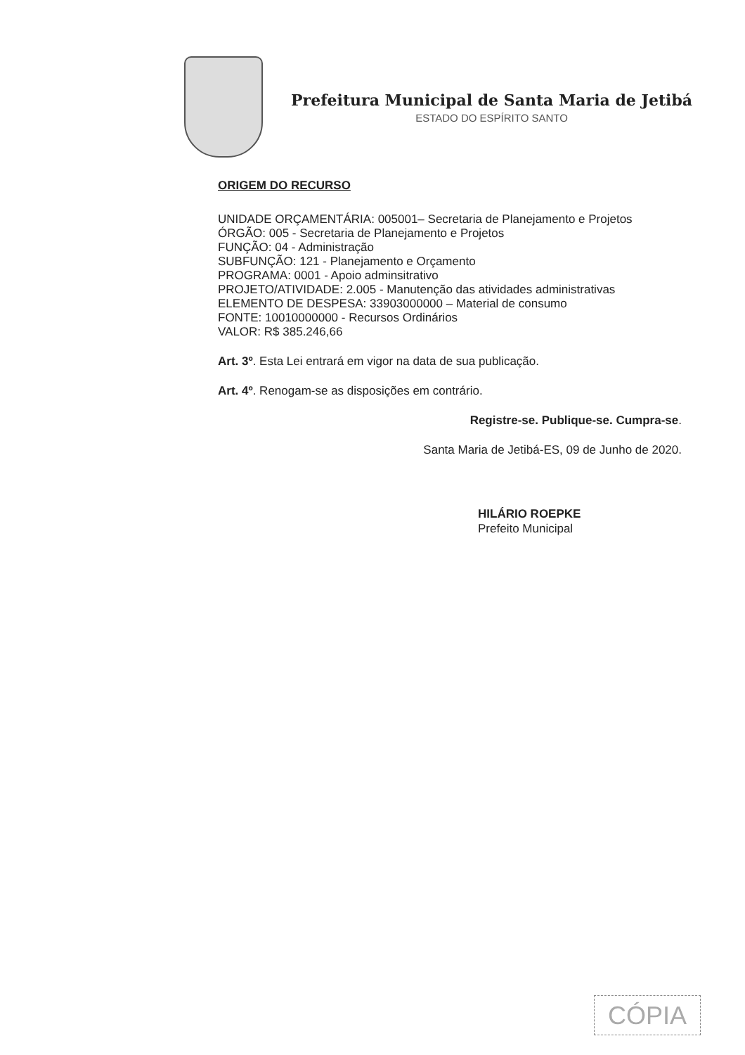Prefeitura Municipal de Santa Maria de Jetibá
ESTADO DO ESPÍRITO SANTO
ORIGEM DO RECURSO
UNIDADE ORÇAMENTÁRIA: 005001– Secretaria de Planejamento e Projetos
ÓRGÃO: 005 - Secretaria de Planejamento e Projetos
FUNÇÃO: 04 - Administração
SUBFUNÇÃO: 121 - Planejamento e Orçamento
PROGRAMA: 0001 - Apoio adminsitrativo
PROJETO/ATIVIDADE: 2.005 - Manutenção das atividades administrativas
ELEMENTO DE DESPESA: 33903000000 – Material de consumo
FONTE: 10010000000 - Recursos Ordinários
VALOR: R$ 385.246,66
Art. 3º. Esta Lei entrará em vigor na data de sua publicação.
Art. 4º. Renogam-se as disposições em contrário.
Registre-se. Publique-se. Cumpra-se.
Santa Maria de Jetibá-ES, 09 de Junho de 2020.
HILÁRIO ROEPKE
Prefeito Municipal
CÓPIA